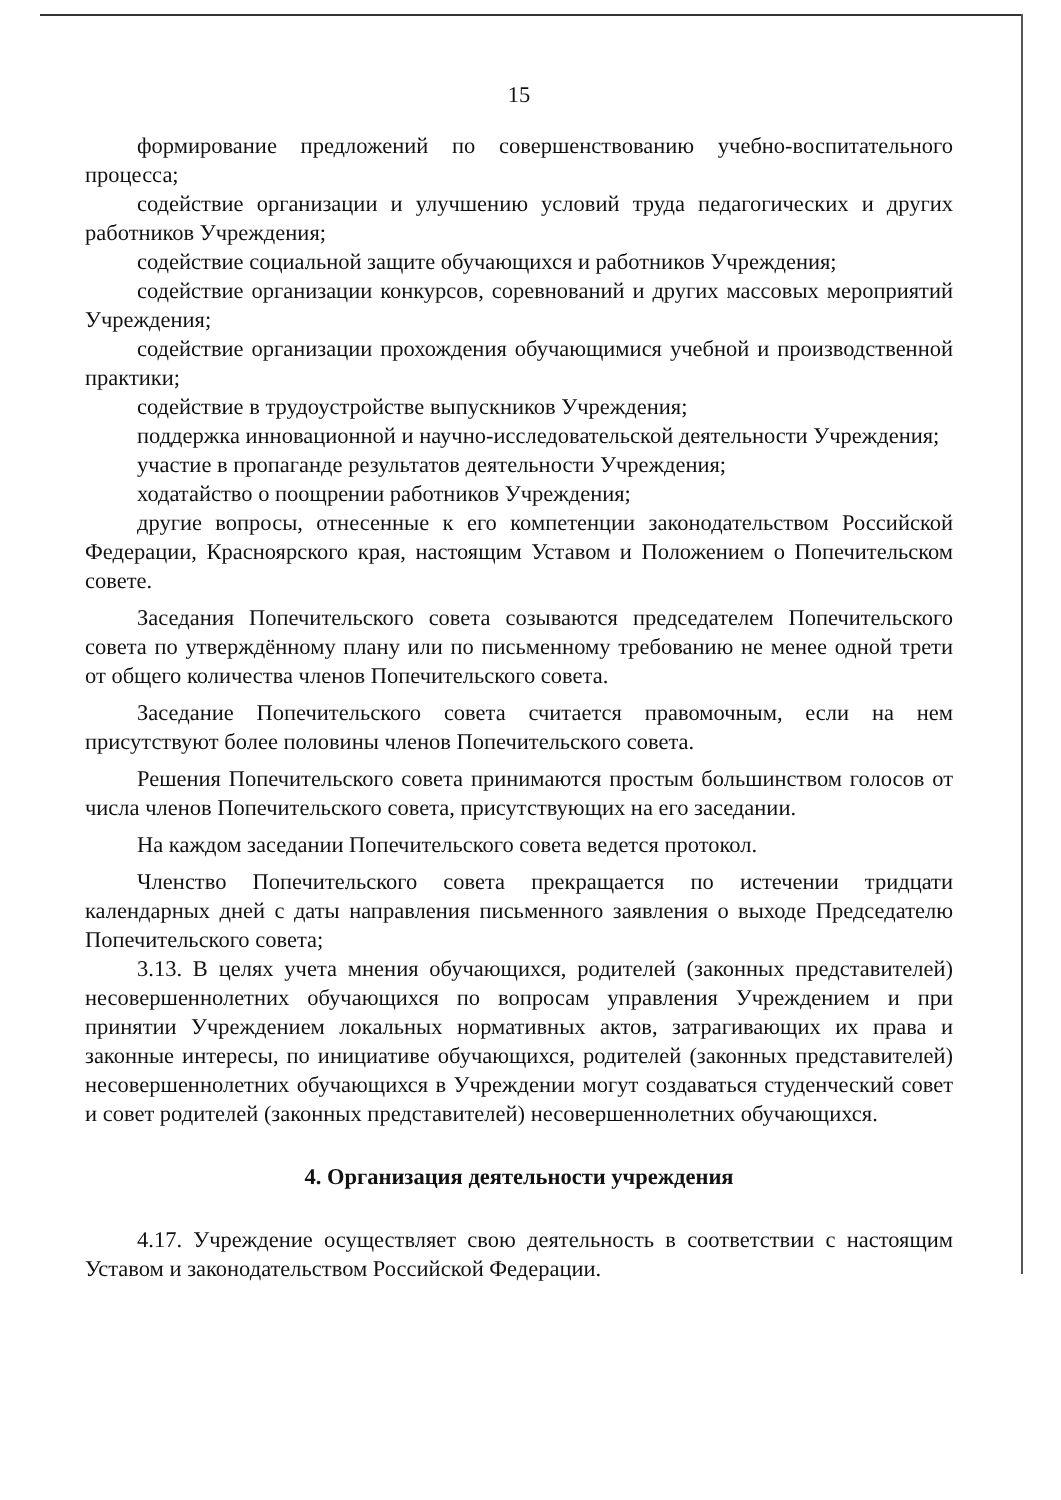15
формирование предложений по совершенствованию учебно-воспитательного процесса;
содействие организации и улучшению условий труда педагогических и других работников Учреждения;
содействие социальной защите обучающихся и работников Учреждения;
содействие организации конкурсов, соревнований и других массовых мероприятий Учреждения;
содействие организации прохождения обучающимися учебной и производственной практики;
содействие в трудоустройстве выпускников Учреждения;
поддержка инновационной и научно-исследовательской деятельности Учреждения;
участие в пропаганде результатов деятельности Учреждения;
ходатайство о поощрении работников Учреждения;
другие вопросы, отнесенные к его компетенции законодательством Российской Федерации, Красноярского края, настоящим Уставом и Положением о Попечительском совете.
Заседания Попечительского совета созываются председателем Попечительского совета по утверждённому плану или по письменному требованию не менее одной трети от общего количества членов Попечительского совета.
Заседание Попечительского совета считается правомочным, если на нем присутствуют более половины членов Попечительского совета.
Решения Попечительского совета принимаются простым большинством голосов от числа членов Попечительского совета, присутствующих на его заседании.
На каждом заседании Попечительского совета ведется протокол.
Членство Попечительского совета прекращается по истечении тридцати календарных дней с даты направления письменного заявления о выходе Председателю Попечительского совета;
3.13. В целях учета мнения обучающихся, родителей (законных представителей) несовершеннолетних обучающихся по вопросам управления Учреждением и при принятии Учреждением локальных нормативных актов, затрагивающих их права и законные интересы, по инициативе обучающихся, родителей (законных представителей) несовершеннолетних обучающихся в Учреждении могут создаваться студенческий совет и совет родителей (законных представителей) несовершеннолетних обучающихся.
4. Организация деятельности учреждения
4.17. Учреждение осуществляет свою деятельность в соответствии с настоящим Уставом и законодательством Российской Федерации.